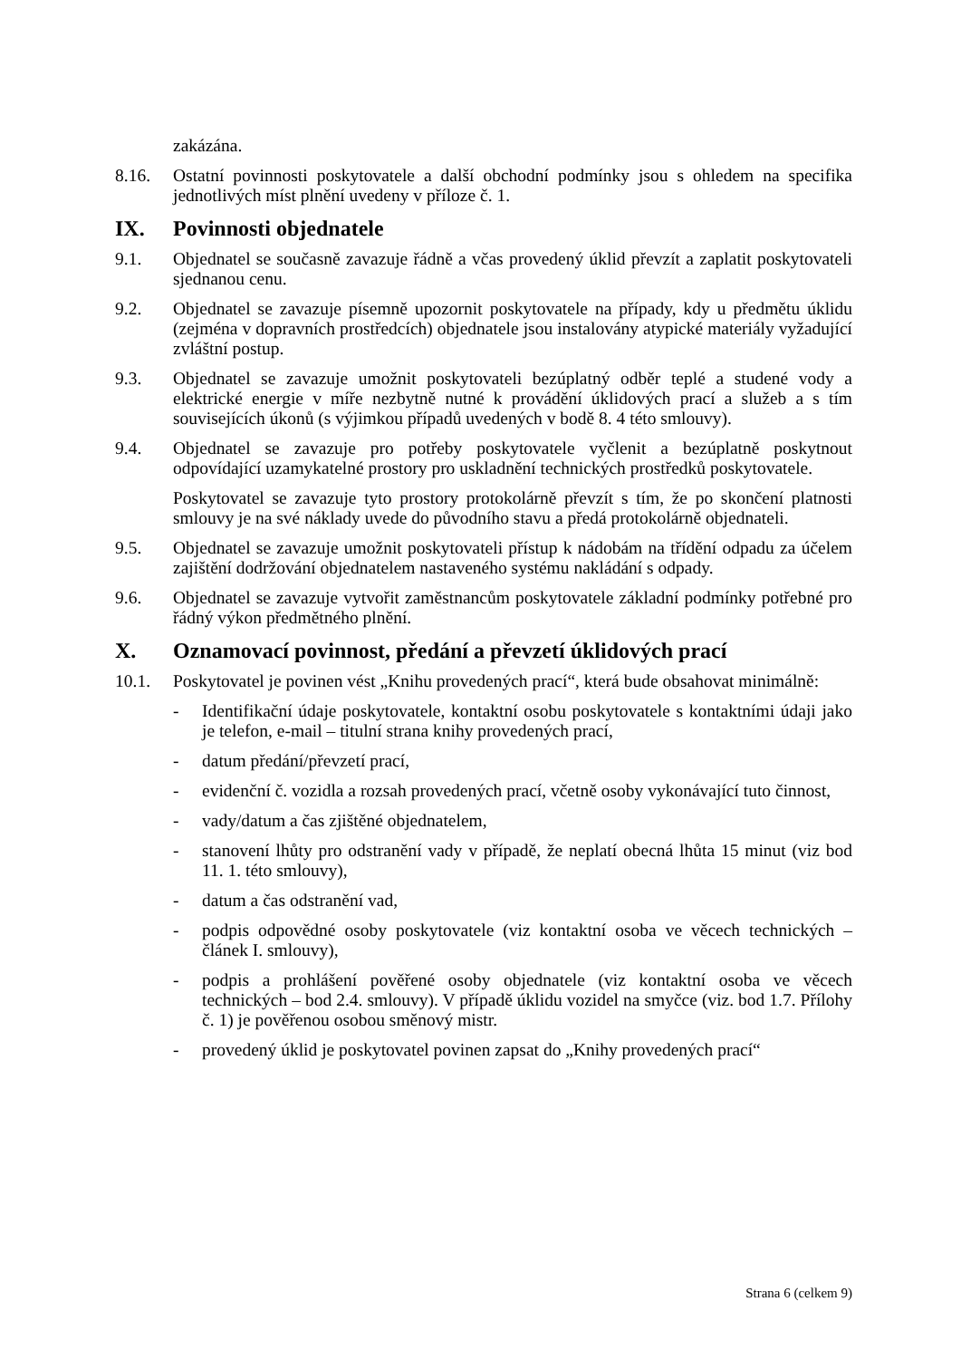zakázána.
8.16. Ostatní povinnosti poskytovatele a další obchodní podmínky jsou s ohledem na specifika jednotlivých míst plnění uvedeny v příloze č. 1.
IX. Povinnosti objednatele
9.1. Objednatel se současně zavazuje řádně a včas provedený úklid převzít a zaplatit poskytovateli sjednanou cenu.
9.2. Objednatel se zavazuje písemně upozornit poskytovatele na případy, kdy u předmětu úklidu (zejména v dopravních prostředcích) objednatele jsou instalovány atypické materiály vyžadující zvláštní postup.
9.3. Objednatel se zavazuje umožnit poskytovateli bezúplatný odběr teplé a studené vody a elektrické energie v míře nezbytně nutné k provádění úklidových prací a služeb a s tím souvisejících úkonů (s výjimkou případů uvedených v bodě 8. 4 této smlouvy).
9.4. Objednatel se zavazuje pro potřeby poskytovatele vyčlenit a bezúplatně poskytnout odpovídající uzamykatelné prostory pro uskladnění technických prostředků poskytovatele.
Poskytovatel se zavazuje tyto prostory protokolárně převzít s tím, že po skončení platnosti smlouvy je na své náklady uvede do původního stavu a předá protokolárně objednateli.
9.5. Objednatel se zavazuje umožnit poskytovateli přístup k nádobám na třídění odpadu za účelem zajištění dodržování objednatelem nastaveného systému nakládání s odpady.
9.6. Objednatel se zavazuje vytvořit zaměstnancům poskytovatele základní podmínky potřebné pro řádný výkon předmětného plnění.
X. Oznamovací povinnost, předání a převzetí úklidových prací
10.1. Poskytovatel je povinen vést „Knihu provedených prací“, která bude obsahovat minimálně:
- Identifikační údaje poskytovatele, kontaktní osobu poskytovatele s kontaktními údaji jako je telefon, e-mail – titulní strana knihy provedených prací,
- datum předání/převzetí prací,
- evidenční č. vozidla a rozsah provedených prací, včetně osoby vykonávající tuto činnost,
- vady/datum a čas zjištěné objednatelem,
- stanovení lhůty pro odstranění vady v případě, že neplatí obecná lhůta 15 minut (viz bod 11. 1. této smlouvy),
- datum a čas odstranění vad,
- podpis odpovědné osoby poskytovatele (viz kontaktní osoba ve věcech technických – článek I. smlouvy),
- podpis a prohlášení pověřené osoby objednatele (viz kontaktní osoba ve věcech technických – bod 2.4. smlouvy). V případě úklidu vozidel na smyčce (viz. bod 1.7. Přílohy č. 1) je pověřenou osobou směnový mistr.
- provedený úklid je poskytovatel povinen zapsat do „Knihy provedených prací“
Strana 6 (celkem 9)